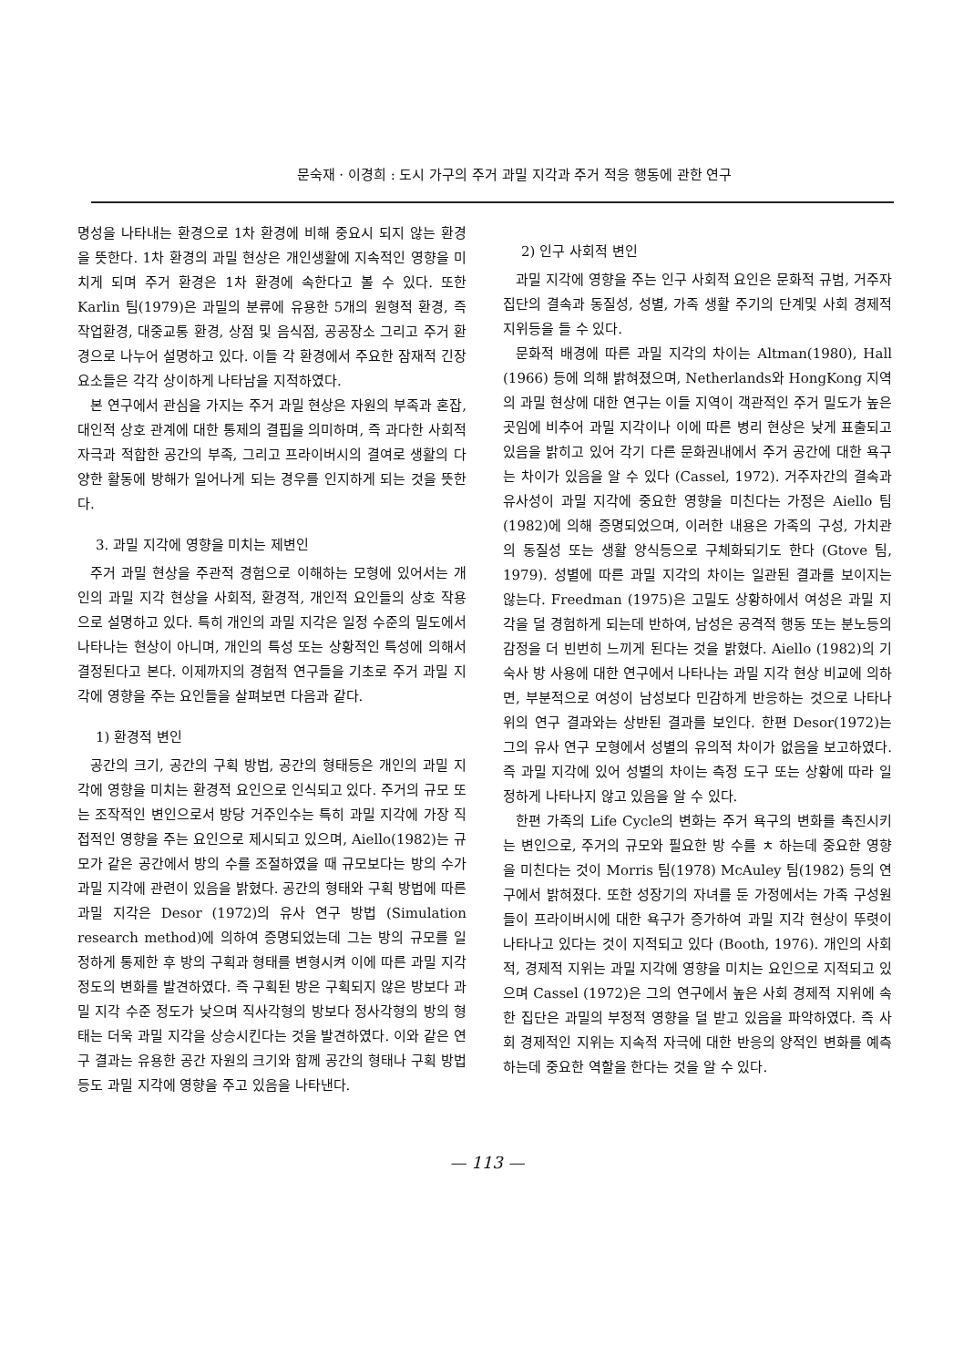문숙재 · 이경희 : 도시 가구의 주거 과밀 지각과 주거 적응 행동에 관한 연구
명성을 나타내는 환경으로 1차 환경에 비해 중요시 되지 않는 환경을 뜻한다. 1차 환경의 과밀 현상은 개인생활에 지속적인 영향을 미치게 되며 주거 환경은 1차 환경에 속한다고 볼 수 있다. 또한 Karlin 팀(1979)은 과밀의 분류에 유용한 5개의 원형적 환경, 즉 작업환경, 대중교통 환경, 상점 및 음식점, 공공장소 그리고 주거 환경으로 나누어 설명하고 있다. 이들 각 환경에서 주요한 잠재적 긴장요소들은 각각 상이하게 나타남을 지적하였다.
본 연구에서 관심을 가지는 주거 과밀 현상은 자원의 부족과 혼잡, 대인적 상호 관계에 대한 통제의 결핍을 의미하며, 즉 과다한 사회적 자극과 적합한 공간의 부족, 그리고 프라이버시의 결여로 생활의 다양한 활동에 방해가 일어나게 되는 경우를 인지하게 되는 것을 뜻한다.
3. 과밀 지각에 영향을 미치는 제변인
주거 과밀 현상을 주관적 경험으로 이해하는 모형에 있어서는 개인의 과밀 지각 현상을 사회적, 환경적, 개인적 요인들의 상호 작용으로 설명하고 있다. 특히 개인의 과밀 지각은 일정 수준의 밀도에서 나타나는 현상이 아니며, 개인의 특성 또는 상황적인 특성에 의해서 결정된다고 본다. 이제까지의 경험적 연구들을 기초로 주거 과밀 지각에 영향을 주는 요인들을 살펴보면 다음과 같다.
1) 환경적 변인
공간의 크기, 공간의 구획 방법, 공간의 형태등은 개인의 과밀 지각에 영향을 미치는 환경적 요인으로 인식되고 있다. 주거의 규모 또는 조작적인 변인으로서 방당 거주인수는 특히 과밀 지각에 가장 직접적인 영향을 주는 요인으로 제시되고 있으며, Aiello(1982)는 규모가 같은 공간에서 방의 수를 조절하였을 때 규모보다는 방의 수가 과밀 지각에 관련이 있음을 밝혔다. 공간의 형태와 구획 방법에 따른 과밀 지각은 Desor (1972)의 유사 연구 방법 (Simulation research method)에 의하여 증명되었는데 그는 방의 규모를 일정하게 통제한 후 방의 구획과 형태를 변형시켜 이에 따른 과밀 지각 정도의 변화를 발견하였다. 즉 구획된 방은 구획되지 않은 방보다 과밀 지각 수준 정도가 낮으며 직사각형의 방보다 정사각형의 방의 형태는 더욱 과밀 지각을 상승시킨다는 것을 발견하였다. 이와 같은 연구 결과는 유용한 공간 자원의 크기와 함께 공간의 형태나 구획 방법 등도 과밀 지각에 영향을 주고 있음을 나타낸다.
2) 인구 사회적 변인
과밀 지각에 영향을 주는 인구 사회적 요인은 문화적 규범, 거주자 집단의 결속과 동질성, 성별, 가족 생활 주기의 단계및 사회 경제적 지위등을 들 수 있다.
문화적 배경에 따른 과밀 지각의 차이는 Altman(1980), Hall (1966) 등에 의해 밝혀졌으며, Netherlands와 HongKong 지역의 과밀 현상에 대한 연구는 이들 지역이 객관적인 주거 밀도가 높은 곳임에 비추어 과밀 지각이나 이에 따른 병리 현상은 낮게 표출되고 있음을 밝히고 있어 각기 다른 문화권내에서 주거 공간에 대한 욕구는 차이가 있음을 알 수 있다 (Cassel, 1972). 거주자간의 결속과 유사성이 과밀 지각에 중요한 영향을 미친다는 가정은 Aiello 팀 (1982)에 의해 증명되었으며, 이러한 내용은 가족의 구성, 가치관의 동질성 또는 생활 양식등으로 구체화되기도 한다 (Gtove 팀, 1979). 성별에 따른 과밀 지각의 차이는 일관된 결과를 보이지는 않는다. Freedman (1975)은 고밀도 상황하에서 여성은 과밀 지각을 덜 경험하게 되는데 반하여, 남성은 공격적 행동 또는 분노등의 감정을 더 빈번히 느끼게 된다는 것을 밝혔다. Aiello (1982)의 기숙사 방 사용에 대한 연구에서 나타나는 과밀 지각 현상 비교에 의하면, 부분적으로 여성이 남성보다 민감하게 반응하는 것으로 나타나 위의 연구 결과와는 상반된 결과를 보인다. 한편 Desor(1972)는 그의 유사 연구 모형에서 성별의 유의적 차이가 없음을 보고하였다. 즉 과밀 지각에 있어 성별의 차이는 측정 도구 또는 상황에 따라 일정하게 나타나지 않고 있음을 알 수 있다.
한편 가족의 Life Cycle의 변화는 주거 욕구의 변화를 촉진시키는 변인으로, 주거의 규모와 필요한 방 수를 ㅊ 하는데 중요한 영향을 미친다는 것이 Morris 팀(1978) McAuley 팀(1982) 등의 연구에서 밝혀졌다. 또한 성장기의 자녀를 둔 가정에서는 가족 구성원들이 프라이버시에 대한 욕구가 증가하여 과밀 지각 현상이 뚜렷이 나타나고 있다는 것이 지적되고 있다 (Booth, 1976). 개인의 사회적, 경제적 지위는 과밀 지각에 영향을 미치는 요인으로 지적되고 있으며 Cassel (1972)은 그의 연구에서 높은 사회 경제적 지위에 속한 집단은 과밀의 부정적 영향을 덜 받고 있음을 파악하였다. 즉 사회 경제적인 지위는 지속적 자극에 대한 반응의 양적인 변화를 예측하는데 중요한 역할을 한다는 것을 알 수 있다.
— 113 —